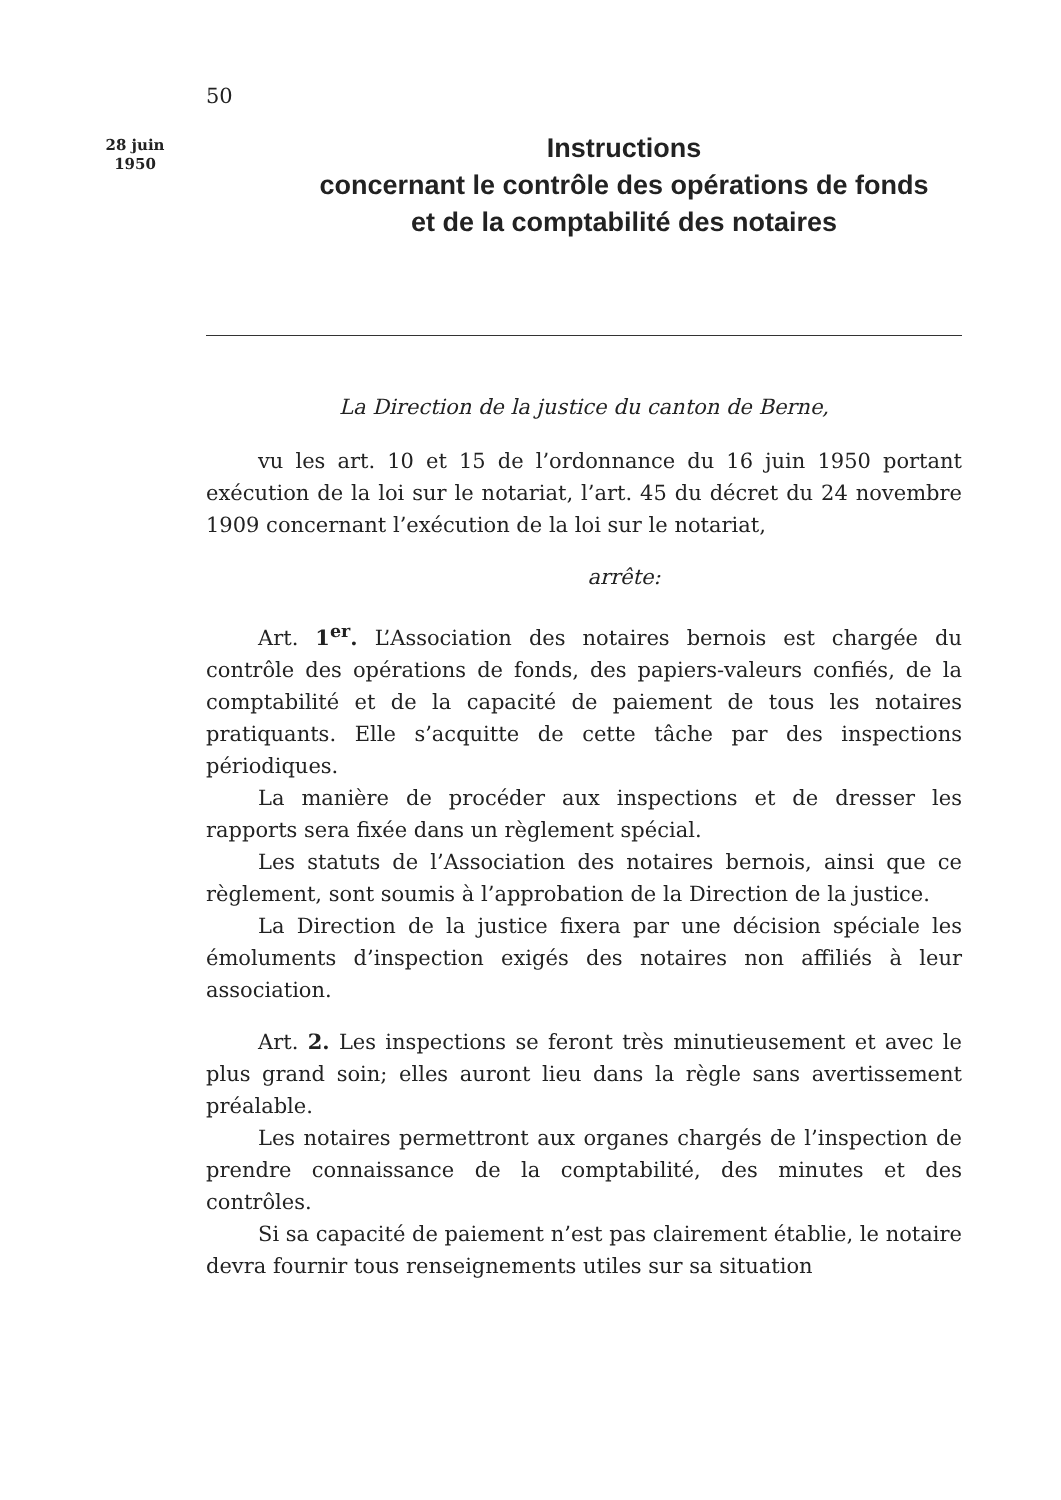50
28 juin
1950
Instructions
concernant le contrôle des opérations de fonds
et de la comptabilité des notaires
La Direction de la justice du canton de Berne,
vu les art. 10 et 15 de l’ordonnance du 16 juin 1950 portant exécution de la loi sur le notariat, l’art. 45 du décret du 24 novembre 1909 concernant l’exécution de la loi sur le notariat,
arrête:
Art. 1<sup>er</sup>. L’Association des notaires bernois est chargée du contrôle des opérations de fonds, des papiers-valeurs confiés, de la comptabilité et de la capacité de paiement de tous les notaires pratiquants. Elle s’acquitte de cette tâche par des inspections périodiques.
La manière de procéder aux inspections et de dresser les rapports sera fixée dans un règlement spécial.
Les statuts de l’Association des notaires bernois, ainsi que ce règlement, sont soumis à l’approbation de la Direction de la justice.
La Direction de la justice fixera par une décision spéciale les émoluments d’inspection exigés des notaires non affiliés à leur association.
Art. 2. Les inspections se feront très minutieusement et avec le plus grand soin; elles auront lieu dans la règle sans avertissement préalable.
Les notaires permettront aux organes chargés de l’inspection de prendre connaissance de la comptabilité, des minutes et des contrôles.
Si sa capacité de paiement n’est pas clairement établie, le notaire devra fournir tous renseignements utiles sur sa situation